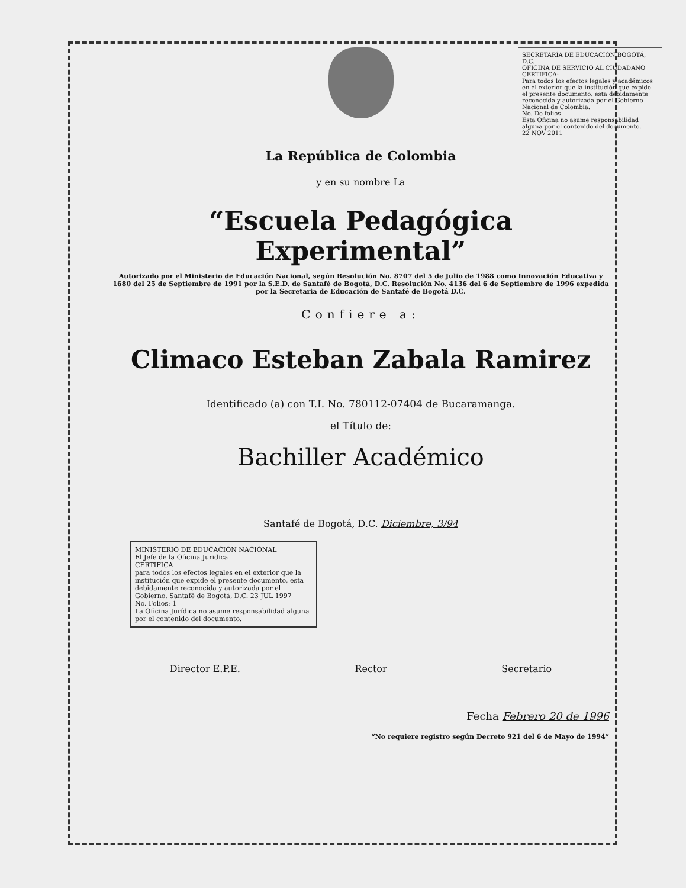SECRETARÍA DE EDUCACIÓN BOGOTÁ, D.C.
OFICINA DE SERVICIO AL CIUDADANO
CERTIFICA:
Para todos los efectos legales y académicos en el exterior que la institución que expide el presente documento, esta debidamente reconocida y autorizada por el Gobierno Nacional de Colombia.
No. De folios
Esta Oficina no asume responsabilidad alguna por el contenido del documento.
22 NOV 2011
La República de Colombia
y en su nombre La
“Escuela Pedagógica Experimental”
Autorizado por el Ministerio de Educación Nacional, según Resolución No. 8707 del 5 de Julio de 1988 como Innovación Educativa y 1680 del 25 de Septiembre de 1991 por la S.E.D. de Santafé de Bogotá, D.C. Resolución No. 4136 del 6 de Septiembre de 1996 expedida por la Secretaria de Educación de Santafé de Bogotá D.C.
Confiere a:
Climaco Esteban Zabala Ramirez
Identificado (a) con T.I. No. 780112-07404 de Bucaramanga.
el Título de:
Bachiller Académico
Santafé de Bogotá, D.C. Diciembre, 3/94
MINISTERIO DE EDUCACION NACIONAL
El Jefe de la Oficina Juridica
CERTIFICA
para todos los efectos legales en el exterior que la institución que expide el presente documento, esta debidamente reconocida y autorizada por el Gobierno. Santafé de Bogotá, D.C. 23 JUL 1997
No. Folios: 1
La Oficina Jurídica no asume responsabilidad alguna por el contenido del documento.
Director E.P.E. Rector Secretario
Fecha Febrero 20 de 1996
“No requiere registro según Decreto 921 del 6 de Mayo de 1994”